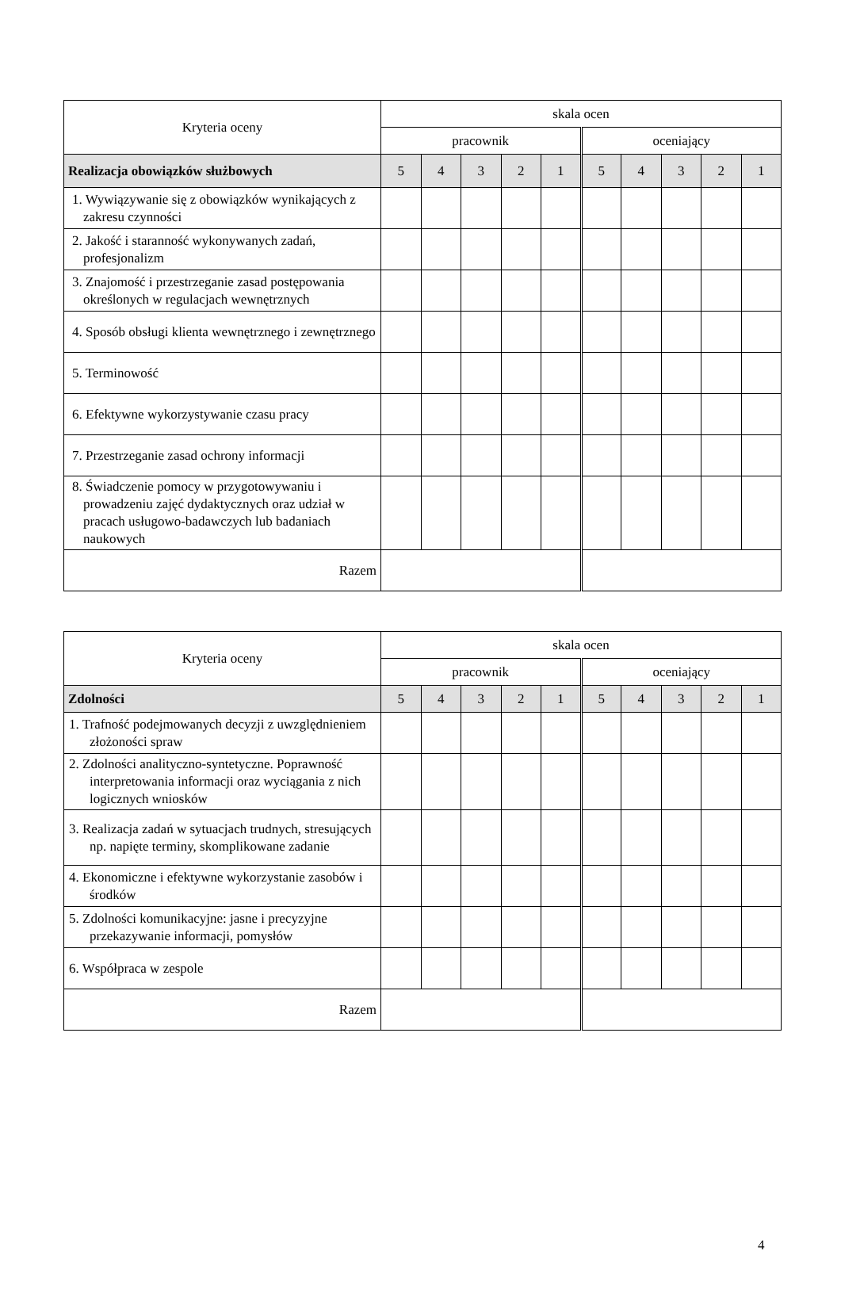| Kryteria oceny | skala ocen | | | | | | | | | |
| --- | --- | --- | --- | --- | --- | --- | --- | --- | --- | --- |
| | pracownik | | | | | oceniający | | | | |
| Realizacja obowiązków służbowych | 5 | 4 | 3 | 2 | 1 | 5 | 4 | 3 | 2 | 1 |
| 1. Wywiązywanie się z obowiązków wynikających z zakresu czynności | | | | | | | | | | |
| 2. Jakość i staranność wykonywanych zadań, profesjonalizm | | | | | | | | | | |
| 3. Znajomość i przestrzeganie zasad postępowania określonych w regulacjach wewnętrznych | | | | | | | | | | |
| 4. Sposób obsługi klienta wewnętrznego i zewnętrznego | | | | | | | | | | |
| 5. Terminowość | | | | | | | | | | |
| 6. Efektywne wykorzystywanie czasu pracy | | | | | | | | | | |
| 7. Przestrzeganie zasad ochrony informacji | | | | | | | | | | |
| 8. Świadczenie pomocy w przygotowywaniu i prowadzeniu zajęć dydaktycznych oraz udział w pracach usługowo-badawczych lub badaniach naukowych | | | | | | | | | | |
| Razem | | | | | | | | | | |
| Kryteria oceny | skala ocen | | | | | | | | | |
| --- | --- | --- | --- | --- | --- | --- | --- | --- | --- | --- |
| | pracownik | | | | | oceniający | | | | |
| Zdolności | 5 | 4 | 3 | 2 | 1 | 5 | 4 | 3 | 2 | 1 |
| 1. Trafność podejmowanych decyzji z uwzględnieniem złożoności spraw | | | | | | | | | | |
| 2. Zdolności analityczno-syntetyczne. Poprawność interpretowania informacji oraz wyciągania z nich logicznych wniosków | | | | | | | | | | |
| 3. Realizacja zadań w sytuacjach trudnych, stresujących np. napięte terminy, skomplikowane zadanie | | | | | | | | | | |
| 4. Ekonomiczne i efektywne wykorzystanie zasobów i środków | | | | | | | | | | |
| 5. Zdolności komunikacyjne: jasne i precyzyjne przekazywanie informacji, pomysłów | | | | | | | | | | |
| 6. Współpraca w zespole | | | | | | | | | | |
| Razem | | | | | | | | | | |
4